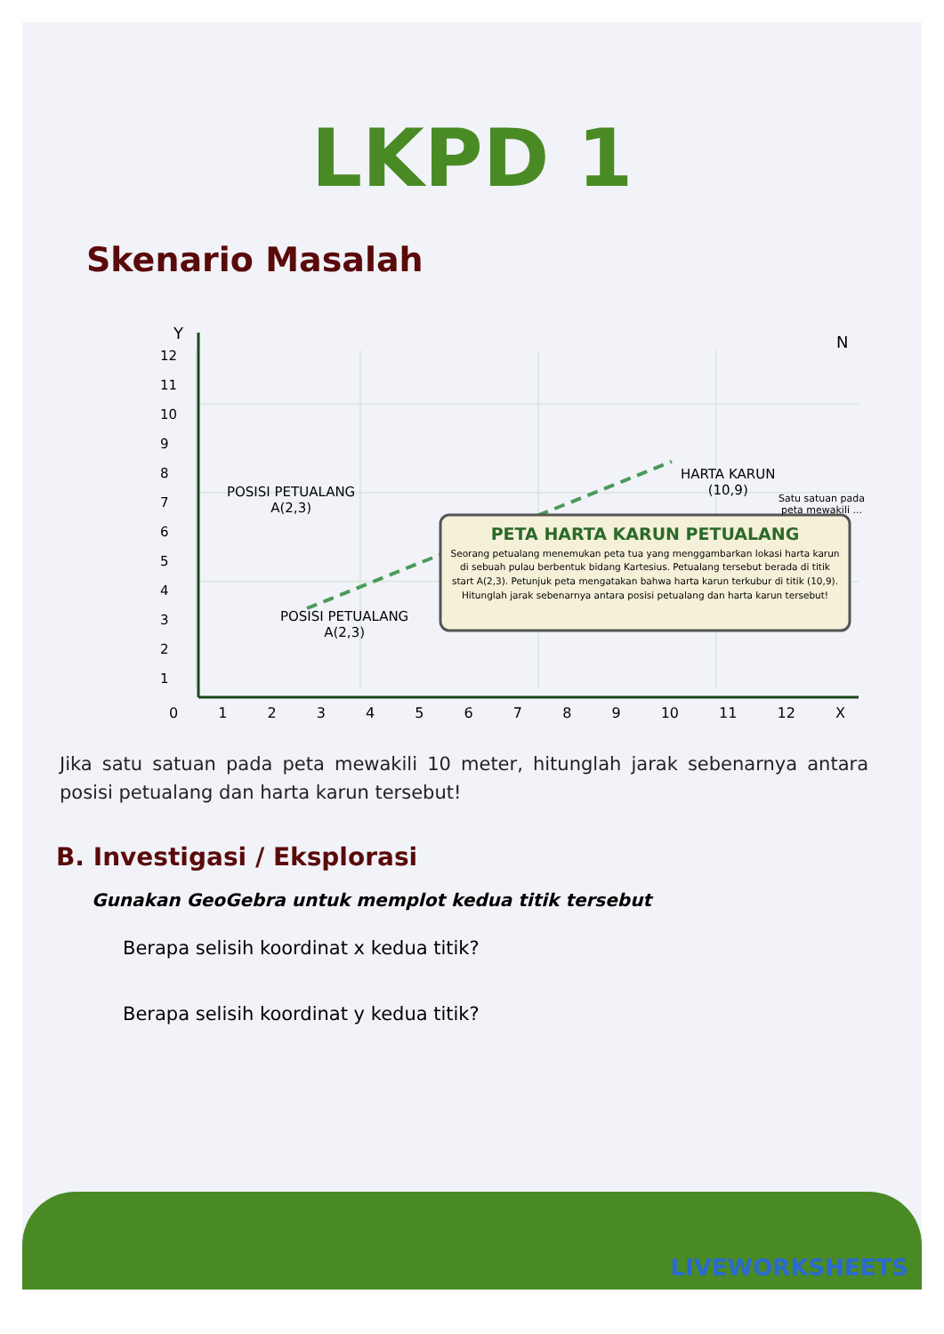LKPD 1
Skenario Masalah
Y
POSISI PETUALANG
A(2,3)
POSISI PETUALANG
A(2,3)
HARTA KARUN
(10,9)
Satu satuan pada
peta mewakili ...
N
PETA HARTA KARUN PETUALANG
Seorang petualang menemukan peta tua yang menggambarkan lokasi harta karun di sebuah pulau berbentuk bidang Kartesius. Petualang tersebut berada di titik start A(2,3). Petunjuk peta mengatakan bahwa harta karun terkubur di titik (10,9). Hitunglah jarak sebenarnya antara posisi petualang dan harta karun tersebut!
12
11
10
9
8
7
6
5
4
3
2
1
0 1 2 3 4 5 6 7 8 9 10 11 12 X
Jika satu satuan pada peta mewakili 10 meter, hitunglah jarak sebenarnya antara posisi petualang dan harta karun tersebut!
B. Investigasi / Eksplorasi
Gunakan GeoGebra untuk memplot kedua titik tersebut
Berapa selisih koordinat x kedua titik?
Berapa selisih koordinat y kedua titik?
LIVEWORKSHEETS